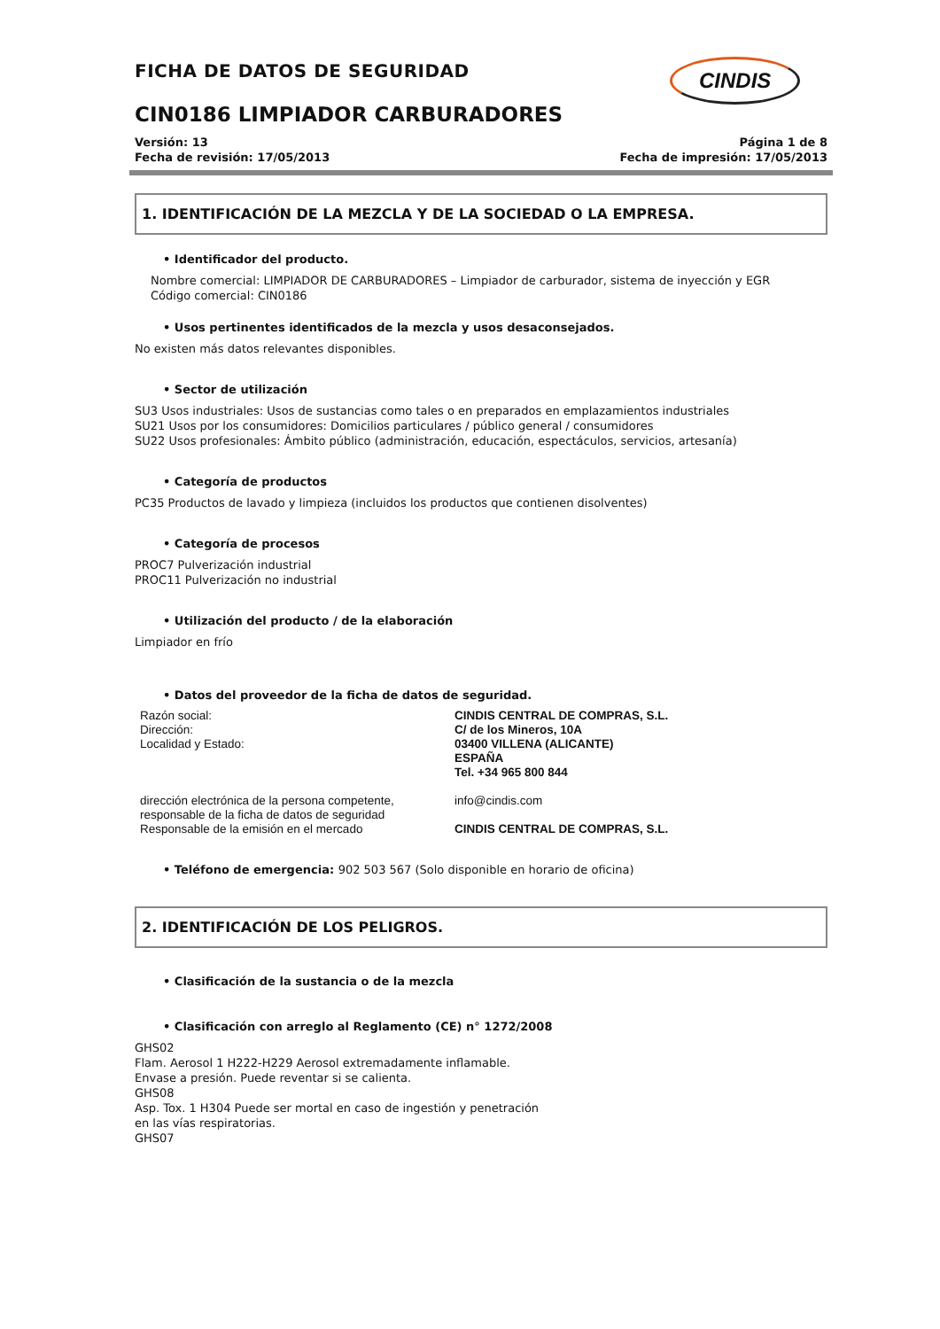CINDIS
FICHA DE DATOS DE SEGURIDAD
CIN0186 LIMPIADOR CARBURADORES
Versión: 13
Fecha de revisión: 17/05/2013
Página 1 de 8
Fecha de impresión: 17/05/2013
1. IDENTIFICACIÓN DE LA MEZCLA Y DE LA SOCIEDAD O LA EMPRESA.
• Identificador del producto.
Nombre comercial: LIMPIADOR DE CARBURADORES – Limpiador de carburador, sistema de inyección y EGR
Código comercial: CIN0186
• Usos pertinentes identificados de la mezcla y usos desaconsejados.
No existen más datos relevantes disponibles.
• Sector de utilización
SU3 Usos industriales: Usos de sustancias como tales o en preparados en emplazamientos industriales
SU21 Usos por los consumidores: Domicilios particulares / público general / consumidores
SU22 Usos profesionales: Ámbito público (administración, educación, espectáculos, servicios, artesanía)
• Categoría de productos
PC35 Productos de lavado y limpieza (incluidos los productos que contienen disolventes)
• Categoría de procesos
PROC7 Pulverización industrial
PROC11 Pulverización no industrial
• Utilización del producto / de la elaboración
Limpiador en frío
• Datos del proveedor de la ficha de datos de seguridad.
| Razón social: Dirección: Localidad y Estado: | CINDIS CENTRAL DE COMPRAS, S.L. C/ de los Mineros, 10A 03400 VILLENA (ALICANTE) ESPAÑA Tel. +34 965 800 844 |
| dirección electrónica de la persona competente, responsable de la ficha de datos de seguridad Responsable de la emisión en el mercado | info@cindis.com CINDIS CENTRAL DE COMPRAS, S.L. |
• Teléfono de emergencia: 902 503 567 (Solo disponible en horario de oficina)
2. IDENTIFICACIÓN DE LOS PELIGROS.
• Clasificación de la sustancia o de la mezcla
• Clasificación con arreglo al Reglamento (CE) n° 1272/2008
GHS02
Flam. Aerosol 1 H222-H229 Aerosol extremadamente inflamable. Envase a presión. Puede reventar si se calienta.
GHS08
Asp. Tox. 1 H304 Puede ser mortal en caso de ingestión y penetración en las vías respiratorias.
GHS07